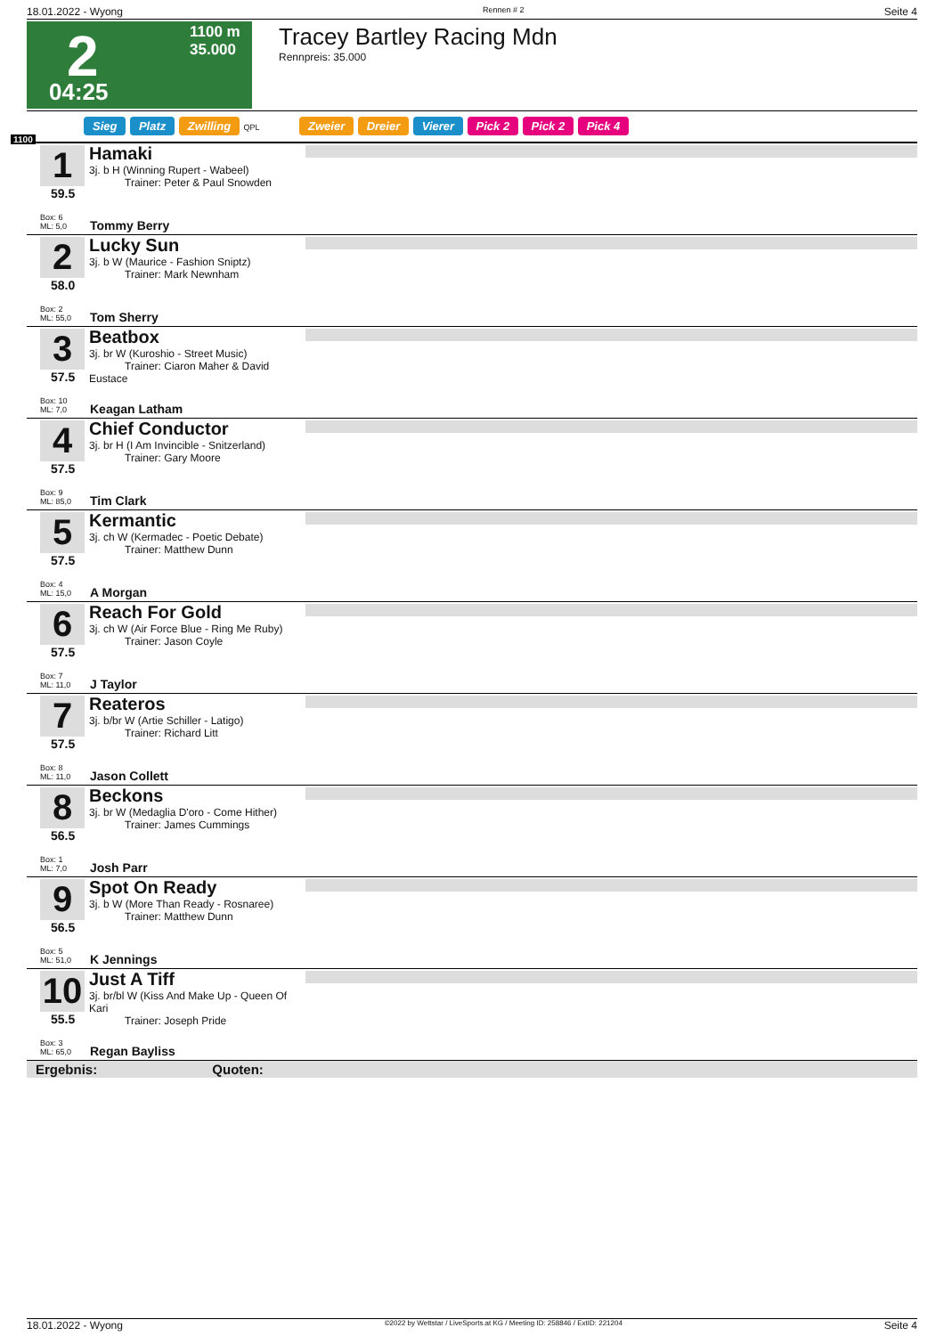18.01.2022 - Wyong Rennen # 2 Seite 4
2
1100 m
35.000
04:25
Tracey Bartley Racing Mdn
Rennpreis: 35.000
Sieg Platz Zwilling QPL Zweier Dreier Vierer Pick 2 Pick 2 Pick 4
1100
1
59.5
Box: 6
ML: 5,0
Hamaki
3j. b H (Winning Rupert - Wabeel)
Trainer: Peter & Paul Snowden
Tommy Berry
2
58.0
Box: 2
ML: 55,0
Lucky Sun
3j. b W (Maurice - Fashion Sniptz)
Trainer: Mark Newnham
Tom Sherry
3
57.5
Box: 10
ML: 7,0
Beatbox
3j. br W (Kuroshio - Street Music)
Trainer: Ciaron Maher & David Eustace
Keagan Latham
4
57.5
Box: 9
ML: 85,0
Chief Conductor
3j. br H (I Am Invincible - Snitzerland)
Trainer: Gary Moore
Tim Clark
5
57.5
Box: 4
ML: 15,0
Kermantic
3j. ch W (Kermadec - Poetic Debate)
Trainer: Matthew Dunn
A Morgan
6
57.5
Box: 7
ML: 11,0
Reach For Gold
3j. ch W (Air Force Blue - Ring Me Ruby)
Trainer: Jason Coyle
J Taylor
7
57.5
Box: 8
ML: 11,0
Reateros
3j. b/br W (Artie Schiller - Latigo)
Trainer: Richard Litt
Jason Collett
8
56.5
Box: 1
ML: 7,0
Beckons
3j. br W (Medaglia D'oro - Come Hither)
Trainer: James Cummings
Josh Parr
9
56.5
Box: 5
ML: 51,0
Spot On Ready
3j. b W (More Than Ready - Rosnaree)
Trainer: Matthew Dunn
K Jennings
10
55.5
Box: 3
ML: 65,0
Just A Tiff
3j. br/bl W (Kiss And Make Up - Queen Of Kari
Trainer: Joseph Pride
Regan Bayliss
Ergebnis: Quoten:
18.01.2022 - Wyong ©2022 by Wettstar / LiveSports.at KG / Meeting ID: 258846 / ExtID: 221204 Seite 4